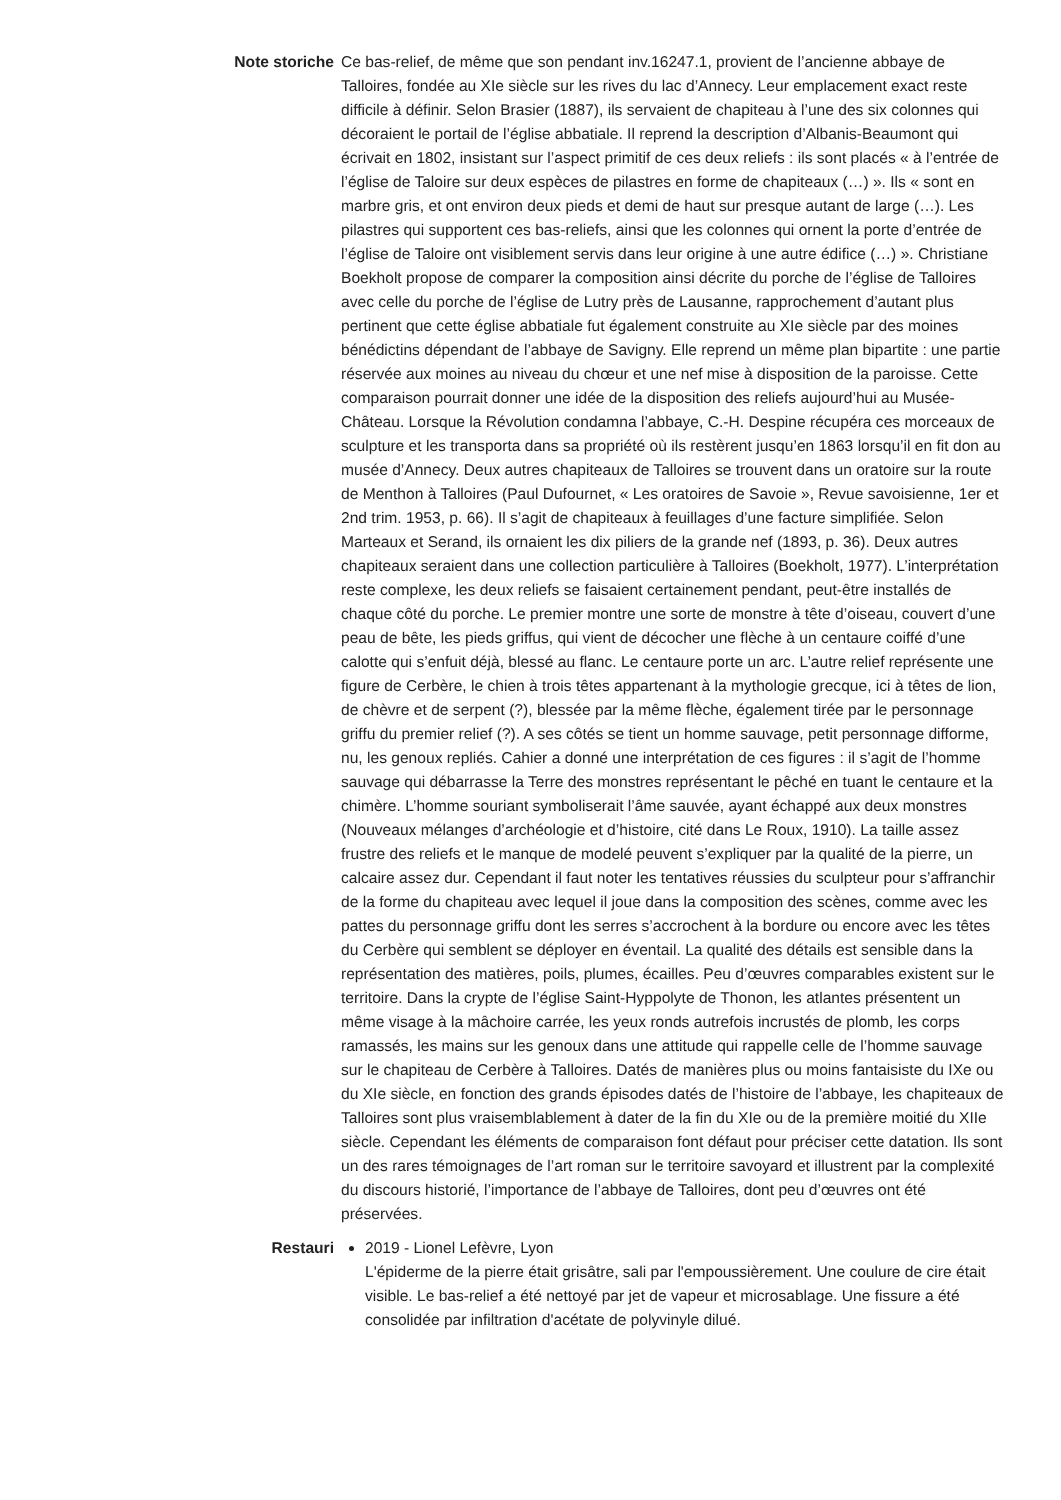Note storiche
Ce bas-relief, de même que son pendant inv.16247.1, provient de l’ancienne abbaye de Talloires, fondée au XIe siècle sur les rives du lac d’Annecy. Leur emplacement exact reste difficile à définir. Selon Brasier (1887), ils servaient de chapiteau à l’une des six colonnes qui décoraient le portail de l’église abbatiale. Il reprend la description d’Albanis-Beaumont qui écrivait en 1802, insistant sur l’aspect primitif de ces deux reliefs : ils sont placés « à l’entrée de l’église de Taloire sur deux espèces de pilastres en forme de chapiteaux (…) ». Ils « sont en marbre gris, et ont environ deux pieds et demi de haut sur presque autant de large (…). Les pilastres qui supportent ces bas-reliefs, ainsi que les colonnes qui ornent la porte d’entrée de l’église de Taloire ont visiblement servis dans leur origine à une autre édifice (…) ». Christiane Boekholt propose de comparer la composition ainsi décrite du porche de l’église de Talloires avec celle du porche de l’église de Lutry près de Lausanne, rapprochement d’autant plus pertinent que cette église abbatiale fut également construite au XIe siècle par des moines bénédictins dépendant de l’abbaye de Savigny. Elle reprend un même plan bipartite : une partie réservée aux moines au niveau du chœur et une nef mise à disposition de la paroisse. Cette comparaison pourrait donner une idée de la disposition des reliefs aujourd’hui au Musée-Château. Lorsque la Révolution condamna l’abbaye, C.-H. Despine récupéra ces morceaux de sculpture et les transporta dans sa propriété où ils restèrent jusqu’en 1863 lorsqu’il en fit don au musée d’Annecy. Deux autres chapiteaux de Talloires se trouvent dans un oratoire sur la route de Menthon à Talloires (Paul Dufournet, « Les oratoires de Savoie », Revue savoisienne, 1er et 2nd trim. 1953, p. 66). Il s’agit de chapiteaux à feuillages d’une facture simplifiée. Selon Marteaux et Serand, ils ornaient les dix piliers de la grande nef (1893, p. 36). Deux autres chapiteaux seraient dans une collection particulière à Talloires (Boekholt, 1977). L’interprétation reste complexe, les deux reliefs se faisaient certainement pendant, peut-être installés de chaque côté du porche. Le premier montre une sorte de monstre à tête d’oiseau, couvert d’une peau de bête, les pieds griffus, qui vient de décocher une flèche à un centaure coiffé d’une calotte qui s’enfuit déjà, blessé au flanc. Le centaure porte un arc. L’autre relief représente une figure de Cerbère, le chien à trois têtes appartenant à la mythologie grecque, ici à têtes de lion, de chèvre et de serpent (?), blessée par la même flèche, également tirée par le personnage griffu du premier relief (?). A ses côtés se tient un homme sauvage, petit personnage difforme, nu, les genoux repliés. Cahier a donné une interprétation de ces figures : il s’agit de l’homme sauvage qui débarrasse la Terre des monstres représentant le pêché en tuant le centaure et la chimère. L’homme souriant symboliserait l’âme sauvée, ayant échappé aux deux monstres (Nouveaux mélanges d’archéologie et d’histoire, cité dans Le Roux, 1910). La taille assez frustre des reliefs et le manque de modelé peuvent s’expliquer par la qualité de la pierre, un calcaire assez dur. Cependant il faut noter les tentatives réussies du sculpteur pour s’affranchir de la forme du chapiteau avec lequel il joue dans la composition des scènes, comme avec les pattes du personnage griffu dont les serres s’accrochent à la bordure ou encore avec les têtes du Cerbère qui semblent se déployer en éventail. La qualité des détails est sensible dans la représentation des matières, poils, plumes, écailles. Peu d’œuvres comparables existent sur le territoire. Dans la crypte de l’église Saint-Hyppolyte de Thonon, les atlantes présentent un même visage à la mâchoire carrée, les yeux ronds autrefois incrustés de plomb, les corps ramassés, les mains sur les genoux dans une attitude qui rappelle celle de l’homme sauvage sur le chapiteau de Cerbère à Talloires. Datés de manières plus ou moins fantaisiste du IXe ou du XIe siècle, en fonction des grands épisodes datés de l’histoire de l’abbaye, les chapiteaux de Talloires sont plus vraisemblablement à dater de la fin du XIe ou de la première moitié du XIIe siècle. Cependant les éléments de comparaison font défaut pour préciser cette datation. Ils sont un des rares témoignages de l’art roman sur le territoire savoyard et illustrent par la complexité du discours historié, l’importance de l’abbaye de Talloires, dont peu d’œuvres ont été préservées.
Restauri 2019 - Lionel Lefèvre, Lyon
L'épiderme de la pierre était grisâtre, sali par l'empoussièrement. Une coulure de cire était visible. Le bas-relief a été nettoyé par jet de vapeur et microsablage. Une fissure a été consolidée par infiltration d'acétate de polyvinyle dilué.